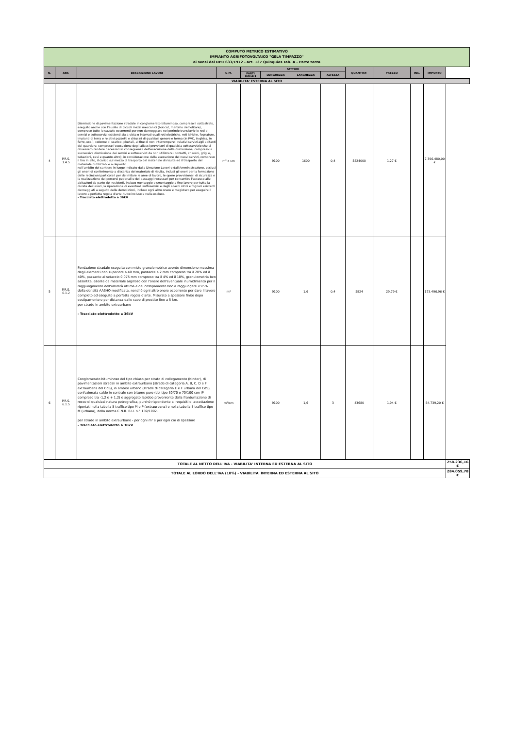| COMPUTO METRICO ESTIMATIVO IMPIANTO AGRIFOTOVOLTAICO "GELA TIMPAZZO" ai sensi del DPR 633/1972 - art. 127 Quinquies Tab. A - Parte terza | | | | | | | | | | | | |
| N. | ART. | DESCRIZIONE LAVORI | U.M. | FATTORI | | | | QUANTITA' | PREZZO | INC. | IMPORTO | |
| | | | | PARTI UGUALI | LUNGHEZZA | LARGHEZZA | ALTEZZA | | | | | |
| VIABILITA' ESTERNA AL SITO | | | | | | | | | | | | |
| 4 | P.R.S. 1.4.5 | Dismissione di pavimentazione stradale in conglomerato bituminoso, compreso il sottostrato, eseguito anche con l'ausilio di piccoli mezzi meccanici (bobcat, martello demolitore), comprese tutte le cautele occorrenti per non danneggiare nel periodo transitorio le reti di servizi e sottoservizi esistenti sia a vista o interrati quali reti elettriche, reti idriche, fognature, impianti di terra e relativi pozzetti e chiusini di qualsiasi genere e forma (in PVC, in ghisa, in ferro, ecc.), colonne di scarico, pluviali, al fine di non interrompere i relativi servizi agli abitanti del quartiere, compreso l'esecuzione degli allacci provvisori di qualsisia sottoservizio che si dovessero rendere necessari in conseguenza dell'esecuzione della dismissione, compreso la successiva dismissione dei servizi e sottoservizi da non utilizzare (pozzetti, chiusini, griglie, tubazioni, cavi e quanto altro), in considerazione della esecuzione dei nuovi servizi, compreso il tiro in alto, il carico sul mezzo di trasporto del materiale di risulta ed il trasporto del materiale riutilizzabile a deposito nell'ambito del cantiere in luogo indicato dalla Direzione Lavori o dall'Amministrazione, esclusi gli oneri di conferimento a discarica del materiale di risulta, inclusi gli oneri per la formazione delle recinzioni particolari per delimitare le aree di lavoro, le opere provvisionali di sicurezza e la realizzazione dei percorsi pedonali e dei passaggi necessari per consentire l'accesso alle abitazioni da parte dei residenti, incluso montaggio e smontaggio a fine lavoro per tutta la durata dei lavori, la riparazione di eventuali sottoservizi e degli allacci idrici e fognari esistenti danneggiati a seguito delle demolizioni, incluso ogni altro onere e magistero per eseguire il lavoro a perfetta regola d'arte, tutto incluso e nulla escluso. - Tracciato elettrodotto a 36kV | m² x cm | | 9100 | 1600 | 0,4 | 5824000 | 1,27 € | | 7.396.480,00 € | |
| 5 | P.R.S. 6.1.2 | Fondazione stradale eseguita con misto granulometrico avente dimensione massima degli elementi non superiore a 40 mm, passante a 2 mm compreso tra il 20% ed il 40%, passante al setaccio 0,075 mm compreso tra il 4% ed il 10%, granulometria ben assortita, esente da materiale argilloso con l'onere dell'eventuale inumidimento per il raggiungimento dell'umidità ottima e del costipamento fino a raggiungere il 95% della densità AASHO modificata, nonché ogni altro onere occorrente per dare il lavoro completo ed eseguito a perfetta regola d'arte. Misurato a spessore finito dopo costipamento e per distanza dalle cave di prestito fino a 5 km. per strade in ambito extraurbano - Tracciato elettrodotto a 36kV | m³ | | 9100 | 1,6 | 0,4 | 5824 | 29,79 € | | 173.496,96 € | |
| 6 | P.R.S. 6.1.5 | Conglomerato bituminoso del tipo chiuso per strato di collegamento (binder), di pavimentazioni stradali in ambito extraurbano (strade di categoria A, B, C, D e F extraurbana del CdS), in ambito urbano (strade di categoria E e F urbana del CdS), confezionata caldo in centrale con bitume puro (del tipo 50/70 o 70/100 con IP compreso tra -1,2 e + 1,2) e aggregato lapideo proveniente dalla frantumazione di rocce di qualsiasi natura petrografica, purché rispondente ai requisiti di accettazione riportati nella tabella 5 traffico tipo M e P (extraurbana) e nella tabella 5 traffico tipo M (urbana), della norma C.N.R. B.U. n.° 139/1992. per strade in ambito extraurbano - per ogni m² e per ogni cm di spessore - Tracciato elettrodotto a 36kV | m²/cm | | 9100 | 1,6 | 3 | 43680 | 1,94 € | | 84.739,20 € | |
| TOTALE AL NETTO DELL'IVA - VIABILITA' INTERNA ED ESTERNA AL SITO | | | | | | | | | | | | 258.236,16 € |
| TOTALE AL LORDO DELL'IVA (10%) - VIABILITA' INTERNA ED ESTERNA AL SITO | | | | | | | | | | | | 284.059,78 € |